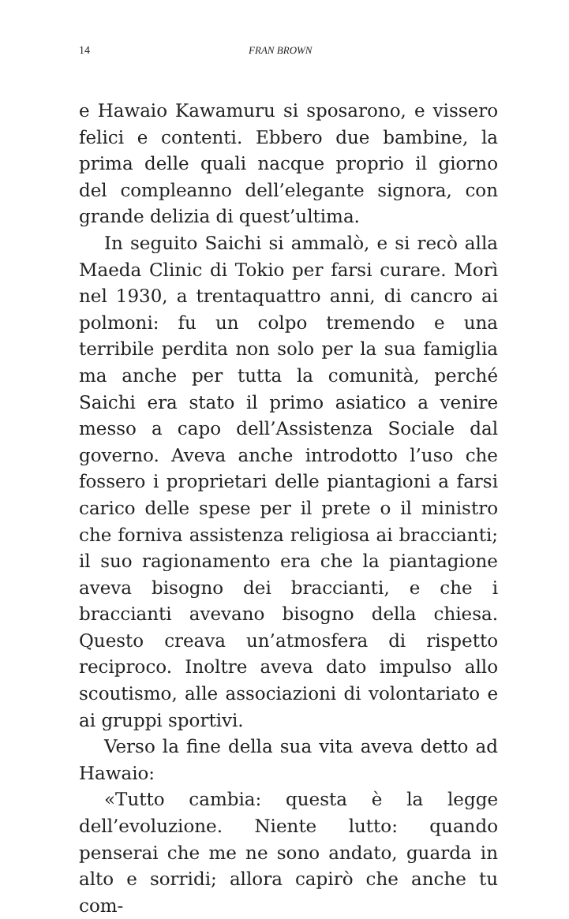14 FRAN BROWN
e Hawaio Kawamuru si sposarono, e vissero felici e contenti. Ebbero due bambine, la prima delle quali nacque proprio il giorno del compleanno dell’elegante signora, con grande delizia di quest’ultima.
In seguito Saichi si ammalò, e si recò alla Maeda Clinic di Tokio per farsi curare. Morì nel 1930, a trentaquattro anni, di cancro ai polmoni: fu un colpo tremendo e una terribile perdita non solo per la sua famiglia ma anche per tutta la comunità, perché Saichi era stato il primo asiatico a venire messo a capo dell’Assistenza Sociale dal governo. Aveva anche introdotto l’uso che fossero i proprietari delle piantagioni a farsi carico delle spese per il prete o il ministro che forniva assistenza religiosa ai braccianti; il suo ragionamento era che la piantagione aveva bisogno dei braccianti, e che i braccianti avevano bisogno della chiesa. Questo creava un’atmosfera di rispetto reciproco. Inoltre aveva dato impulso allo scoutismo, alle associazioni di volontariato e ai gruppi sportivi.
Verso la fine della sua vita aveva detto ad Hawaio:
«Tutto cambia: questa è la legge dell’evoluzione. Niente lutto: quando penserai che me ne sono andato, guarda in alto e sorridi; allora capirò che anche tu com-